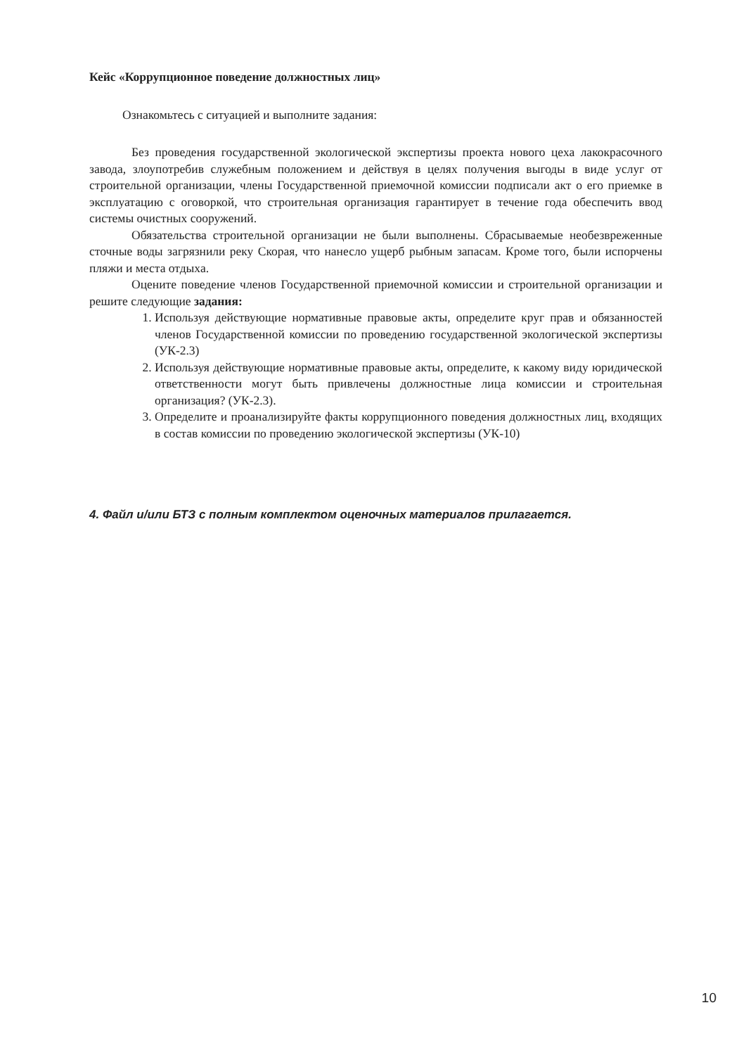Кейс «Коррупционное поведение должностных лиц»
Ознакомьтесь с ситуацией и выполните задания:
Без проведения государственной экологической экспертизы проекта нового цеха лакокрасочного завода, злоупотребив служебным положением и действуя в целях получения выгоды в виде услуг от строительной организации, члены Государственной приемочной комиссии подписали акт о его приемке в эксплуатацию с оговоркой, что строительная организация гарантирует в течение года обеспечить ввод системы очистных сооружений.
Обязательства строительной организации не были выполнены. Сбрасываемые необезвреженные сточные воды загрязнили реку Скорая, что нанесло ущерб рыбным запасам. Кроме того, были испорчены пляжи и места отдыха.
Оцените поведение членов Государственной приемочной комиссии и строительной организации и решите следующие задания:
1. Используя действующие нормативные правовые акты, определите круг прав и обязанностей членов Государственной комиссии по проведению государственной экологической экспертизы (УК-2.3)
2. Используя действующие нормативные правовые акты, определите, к какому виду юридической ответственности могут быть привлечены должностные лица комиссии и строительная организация? (УК-2.3).
3. Определите и проанализируйте факты коррупционного поведения должностных лиц, входящих в состав комиссии по проведению экологической экспертизы (УК-10)
4. Файл и/или БТЗ с полным комплектом оценочных материалов прилагается.
10